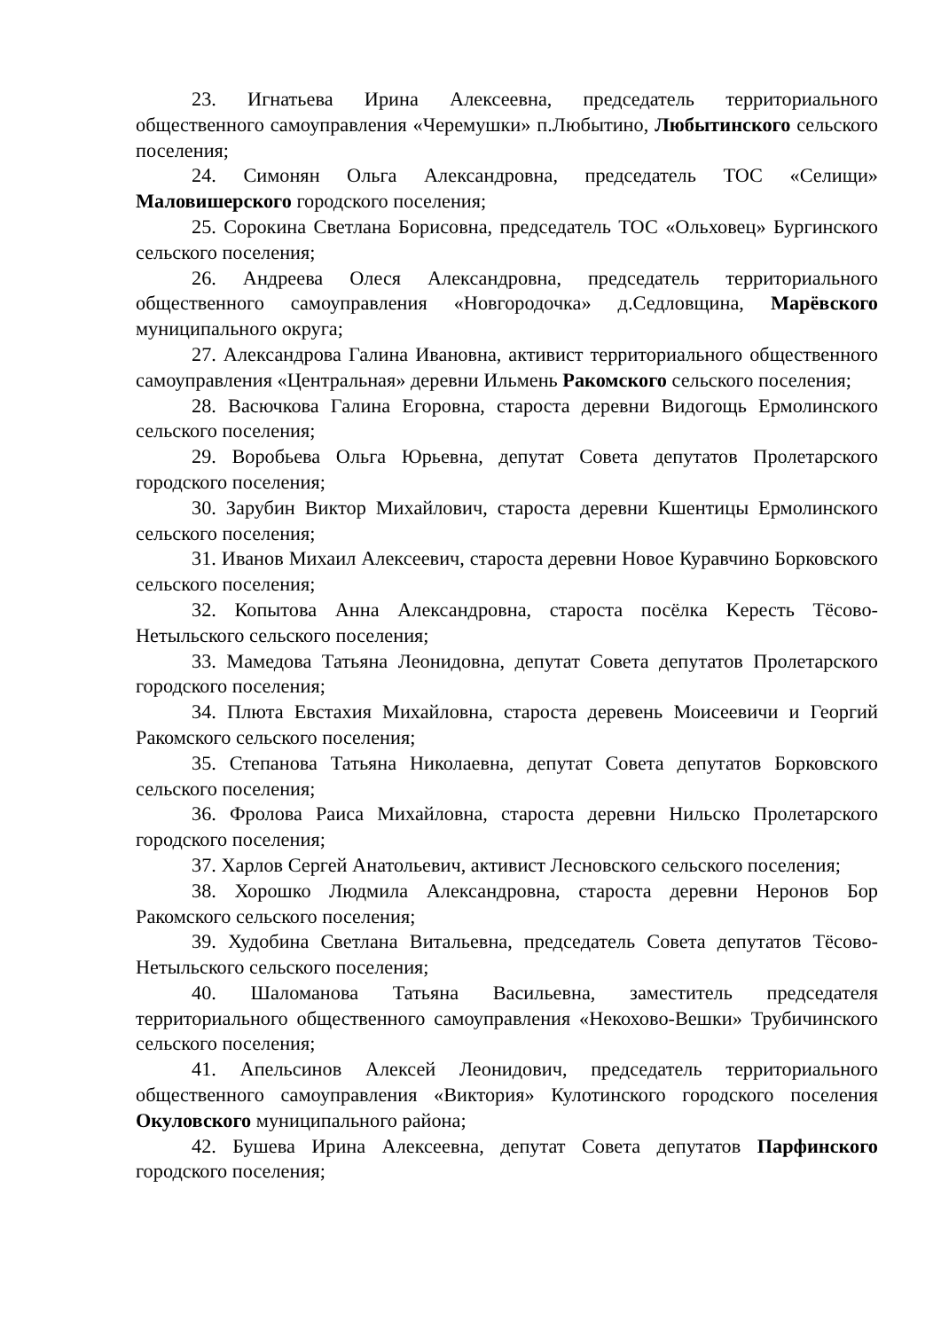23. Игнатьева Ирина Алексеевна, председатель территориального общественного самоуправления «Черемушки» п.Любытино, Любытинского сельского поселения;
24. Симонян Ольга Александровна, председатель ТОС «Селищи» Маловишерского городского поселения;
25. Сорокина Светлана Борисовна, председатель ТОС «Ольховец» Бургинского сельского поселения;
26. Андреева Олеся Александровна, председатель территориального общественного самоуправления «Новгородочка» д.Седловщина, Марёвского муниципального округа;
27. Александрова Галина Ивановна, активист территориального общественного самоуправления «Центральная» деревни Ильмень Ракомского сельского поселения;
28. Васючкова Галина Егоровна, староста деревни Видогощь Ермолинского сельского поселения;
29. Воробьева Ольга Юрьевна, депутат Совета депутатов Пролетарского городского поселения;
30. Зарубин Виктор Михайлович, староста деревни Кшентицы Ермолинского сельского поселения;
31. Иванов Михаил Алексеевич, староста деревни Новое Куравчино Борковского сельского поселения;
32. Копытова Анна Александровна, староста посёлка Keресть Тёсово-Нетыльского сельского поселения;
33. Мамедова Татьяна Леонидовна, депутат Совета депутатов Пролетарского городского поселения;
34. Плюта Евстахия Михайловна, староста деревень Моисеевичи и Георгий Ракомского сельского поселения;
35. Степанова Татьяна Николаевна, депутат Совета депутатов Борковского сельского поселения;
36. Фролова Раиса Михайловна, староста деревни Нильско Пролетарского городского поселения;
37. Харлов Сергей Анатольевич, активист Лесновского сельского поселения;
38. Хорошко Людмила Александровна, староста деревни Неронов Бор Ракомского сельского поселения;
39. Худобина Светлана Витальевна, председатель Совета депутатов Тёсово-Нетыльского сельского поселения;
40. Шаломанова Татьяна Васильевна, заместитель председателя территориального общественного самоуправления «Некохово-Вешки» Трубичинского сельского поселения;
41. Апельсинов Алексей Леонидович, председатель территориального общественного самоуправления «Виктория» Кулотинского городского поселения Окуловского муниципального района;
42. Бушева Ирина Алексеевна, депутат Совета депутатов Парфинского городского поселения;